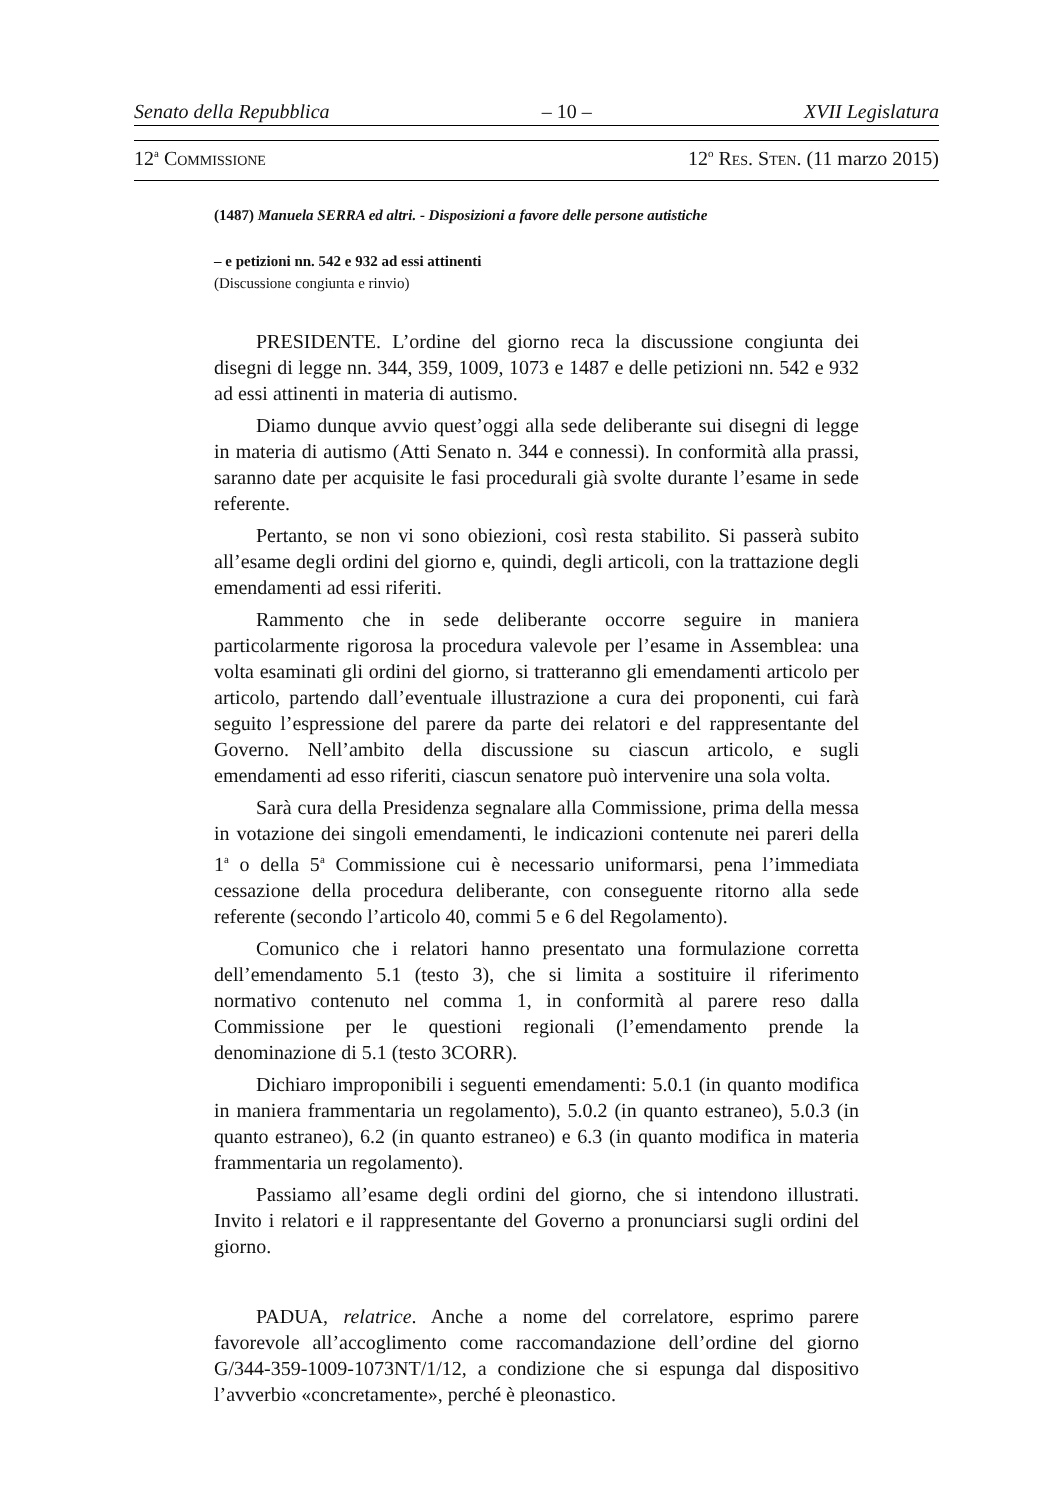Senato della Repubblica – 10 – XVII Legislatura
12<sup>a</sup> COMMISSIONE 12<sup>o</sup> RES. STEN. (11 marzo 2015)
(1487) Manuela SERRA ed altri. - Disposizioni a favore delle persone autistiche
– e petizioni nn. 542 e 932 ad essi attinenti
(Discussione congiunta e rinvio)
PRESIDENTE. L’ordine del giorno reca la discussione congiunta dei disegni di legge nn. 344, 359, 1009, 1073 e 1487 e delle petizioni nn. 542 e 932 ad essi attinenti in materia di autismo.
Diamo dunque avvio quest’oggi alla sede deliberante sui disegni di legge in materia di autismo (Atti Senato n. 344 e connessi). In conformità alla prassi, saranno date per acquisite le fasi procedurali già svolte durante l’esame in sede referente.
Pertanto, se non vi sono obiezioni, così resta stabilito. Si passerà subito all’esame degli ordini del giorno e, quindi, degli articoli, con la trattazione degli emendamenti ad essi riferiti.
Rammento che in sede deliberante occorre seguire in maniera particolarmente rigorosa la procedura valevole per l’esame in Assemblea: una volta esaminati gli ordini del giorno, si tratteranno gli emendamenti articolo per articolo, partendo dall’eventuale illustrazione a cura dei proponenti, cui farà seguito l’espressione del parere da parte dei relatori e del rappresentante del Governo. Nell’ambito della discussione su ciascun articolo, e sugli emendamenti ad esso riferiti, ciascun senatore può intervenire una sola volta.
Sarà cura della Presidenza segnalare alla Commissione, prima della messa in votazione dei singoli emendamenti, le indicazioni contenute nei pareri della 1<sup>a</sup> o della 5<sup>a</sup> Commissione cui è necessario uniformarsi, pena l’immediata cessazione della procedura deliberante, con conseguente ritorno alla sede referente (secondo l’articolo 40, commi 5 e 6 del Regolamento).
Comunico che i relatori hanno presentato una formulazione corretta dell’emendamento 5.1 (testo 3), che si limita a sostituire il riferimento normativo contenuto nel comma 1, in conformità al parere reso dalla Commissione per le questioni regionali (l’emendamento prende la denominazione di 5.1 (testo 3CORR).
Dichiaro improponibili i seguenti emendamenti: 5.0.1 (in quanto modifica in maniera frammentaria un regolamento), 5.0.2 (in quanto estraneo), 5.0.3 (in quanto estraneo), 6.2 (in quanto estraneo) e 6.3 (in quanto modifica in materia frammentaria un regolamento).
Passiamo all’esame degli ordini del giorno, che si intendono illustrati. Invito i relatori e il rappresentante del Governo a pronunciarsi sugli ordini del giorno.
PADUA, relatrice. Anche a nome del correlatore, esprimo parere favorevole all’accoglimento come raccomandazione dell’ordine del giorno G/344-359-1009-1073NT/1/12, a condizione che si espunga dal dispositivo l’avverbio «concretamente», perché è pleonastico.